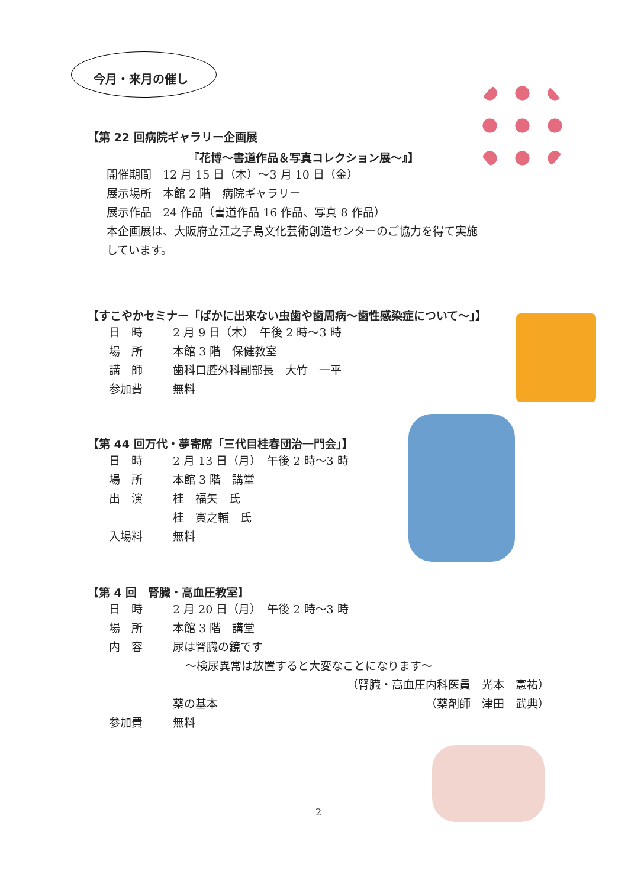今月・来月の催し
【第 22 回病院ギャラリー企画展
『花博～書道作品＆写真コレクション展～』】
開催期間　12 月 15 日（木）～3 月 10 日（金）
展示場所　本館 2 階　病院ギャラリー
展示作品　24 作品（書道作品 16 作品、写真 8 作品）
本企画展は、大阪府立江之子島文化芸術創造センターのご協力を得て実施
しています。
【すこやかセミナー「ばかに出来ない虫歯や歯周病～歯性感染症について～」】
日　時 2 月 9 日（木）　午後 2 時～3 時
場　所 本館 3 階　保健教室
講　師 歯科口腔外科副部長　大竹　一平
参加費 無料
【第 44 回万代・夢寄席「三代目桂春団治一門会」】
日　時 2 月 13 日（月）　午後 2 時～3 時
場　所 本館 3 階　講堂
出　演 桂　福矢　氏
桂　寅之輔　氏
入場料 無料
【第 4 回　腎臓・高血圧教室】
日　時 2 月 20 日（月）　午後 2 時～3 時
場　所 本館 3 階　講堂
内　容 尿は腎臓の鏡です
～検尿異常は放置すると大変なことになります～
（腎臓・高血圧内科医員　光本　憲祐）
薬の基本 （薬剤師　津田　武典）
参加費 無料
2